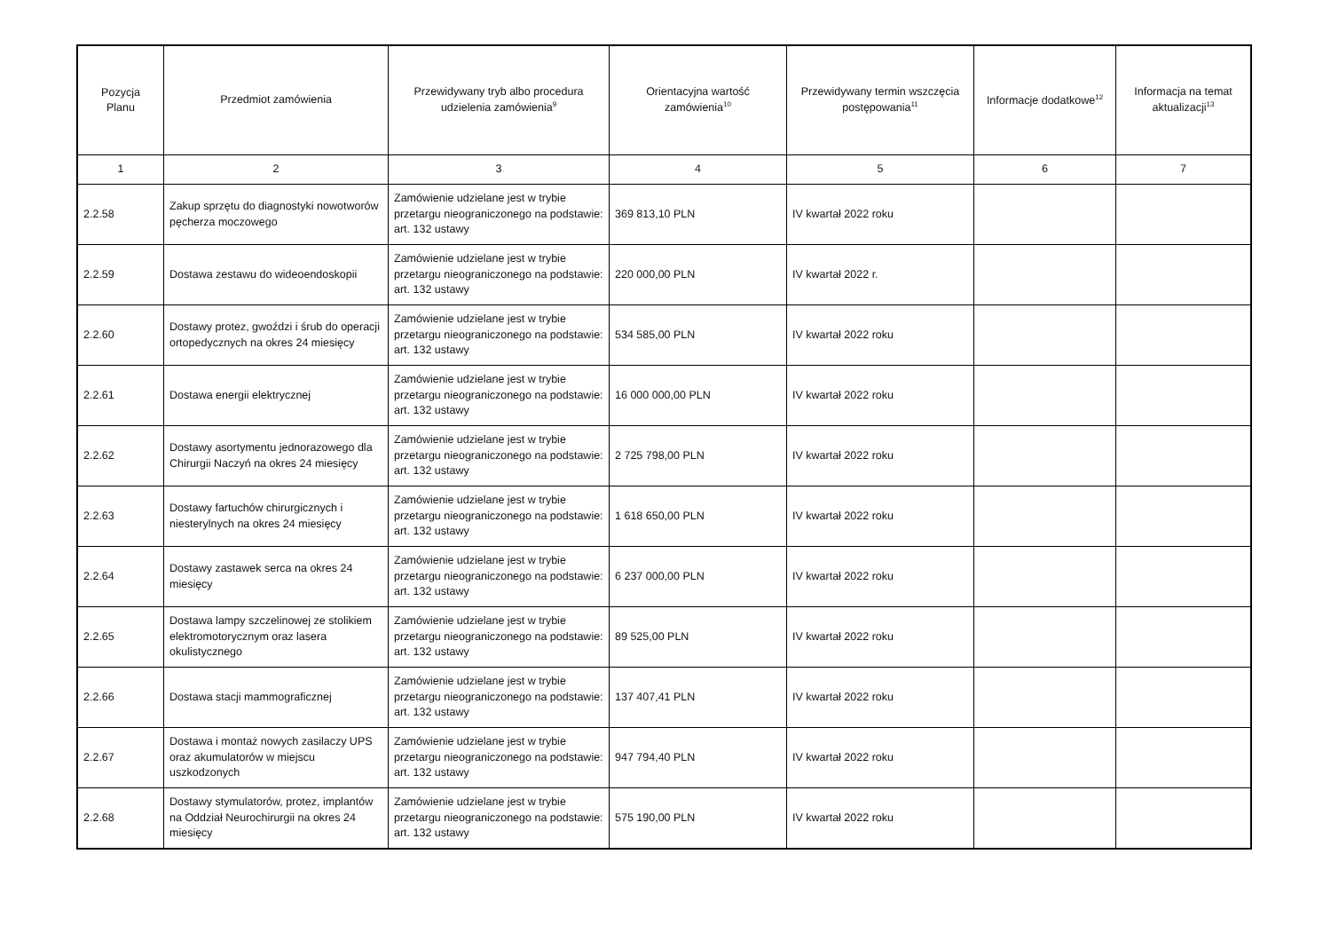| Pozycja Planu | Przedmiot zamówienia | Przewidywany tryb albo procedura udzielenia zamówienia<sup>9</sup> | Orientacyjna wartość zamówienia<sup>10</sup> | Przewidywany termin wszczęcia postępowania<sup>11</sup> | Informacje dodatkowe<sup>12</sup> | Informacja na temat aktualizacji<sup>13</sup> |
| --- | --- | --- | --- | --- | --- | --- |
| 1 | 2 | 3 | 4 | 5 | 6 | 7 |
| 2.2.58 | Zakup sprzętu do diagnostyki nowotworów pęcherza moczowego | Zamówienie udzielane jest w trybie przetargu nieograniczonego na podstawie: art. 132 ustawy | 369 813,10 PLN | IV kwartał 2022 roku | | |
| 2.2.59 | Dostawa zestawu do wideoendoskopii | Zamówienie udzielane jest w trybie przetargu nieograniczonego na podstawie: art. 132 ustawy | 220 000,00 PLN | IV kwartał 2022 r. | | |
| 2.2.60 | Dostawy protez, gwoździ i śrub do operacji ortopedycznych na okres 24 miesięcy | Zamówienie udzielane jest w trybie przetargu nieograniczonego na podstawie: art. 132 ustawy | 534 585,00 PLN | IV kwartał 2022 roku | | |
| 2.2.61 | Dostawa energii elektrycznej | Zamówienie udzielane jest w trybie przetargu nieograniczonego na podstawie: art. 132 ustawy | 16 000 000,00 PLN | IV kwartał 2022 roku | | |
| 2.2.62 | Dostawy asortymentu jednorazowego dla Chirurgii Naczyń na okres 24 miesięcy | Zamówienie udzielane jest w trybie przetargu nieograniczonego na podstawie: art. 132 ustawy | 2 725 798,00 PLN | IV kwartał 2022 roku | | |
| 2.2.63 | Dostawy fartuchów chirurgicznych i niesterylnych na okres 24 miesięcy | Zamówienie udzielane jest w trybie przetargu nieograniczonego na podstawie: art. 132 ustawy | 1 618 650,00 PLN | IV kwartał 2022 roku | | |
| 2.2.64 | Dostawy zastawek serca na okres 24 miesięcy | Zamówienie udzielane jest w trybie przetargu nieograniczonego na podstawie: art. 132 ustawy | 6 237 000,00 PLN | IV kwartał 2022 roku | | |
| 2.2.65 | Dostawa lampy szczelinowej ze stolikiem elektromotorycznym oraz lasera okulistycznego | Zamówienie udzielane jest w trybie przetargu nieograniczonego na podstawie: art. 132 ustawy | 89 525,00 PLN | IV kwartał 2022 roku | | |
| 2.2.66 | Dostawa stacji mammograficznej | Zamówienie udzielane jest w trybie przetargu nieograniczonego na podstawie: art. 132 ustawy | 137 407,41 PLN | IV kwartał 2022 roku | | |
| 2.2.67 | Dostawa i montaż nowych zasilaczy UPS oraz akumulatorów w miejscu uszkodzonych | Zamówienie udzielane jest w trybie przetargu nieograniczonego na podstawie: art. 132 ustawy | 947 794,40 PLN | IV kwartał 2022 roku | | |
| 2.2.68 | Dostawy stymulatorów, protez, implantów na Oddział Neurochirurgii na okres 24 miesięcy | Zamówienie udzielane jest w trybie przetargu nieograniczonego na podstawie: art. 132 ustawy | 575 190,00 PLN | IV kwartał 2022 roku | | |